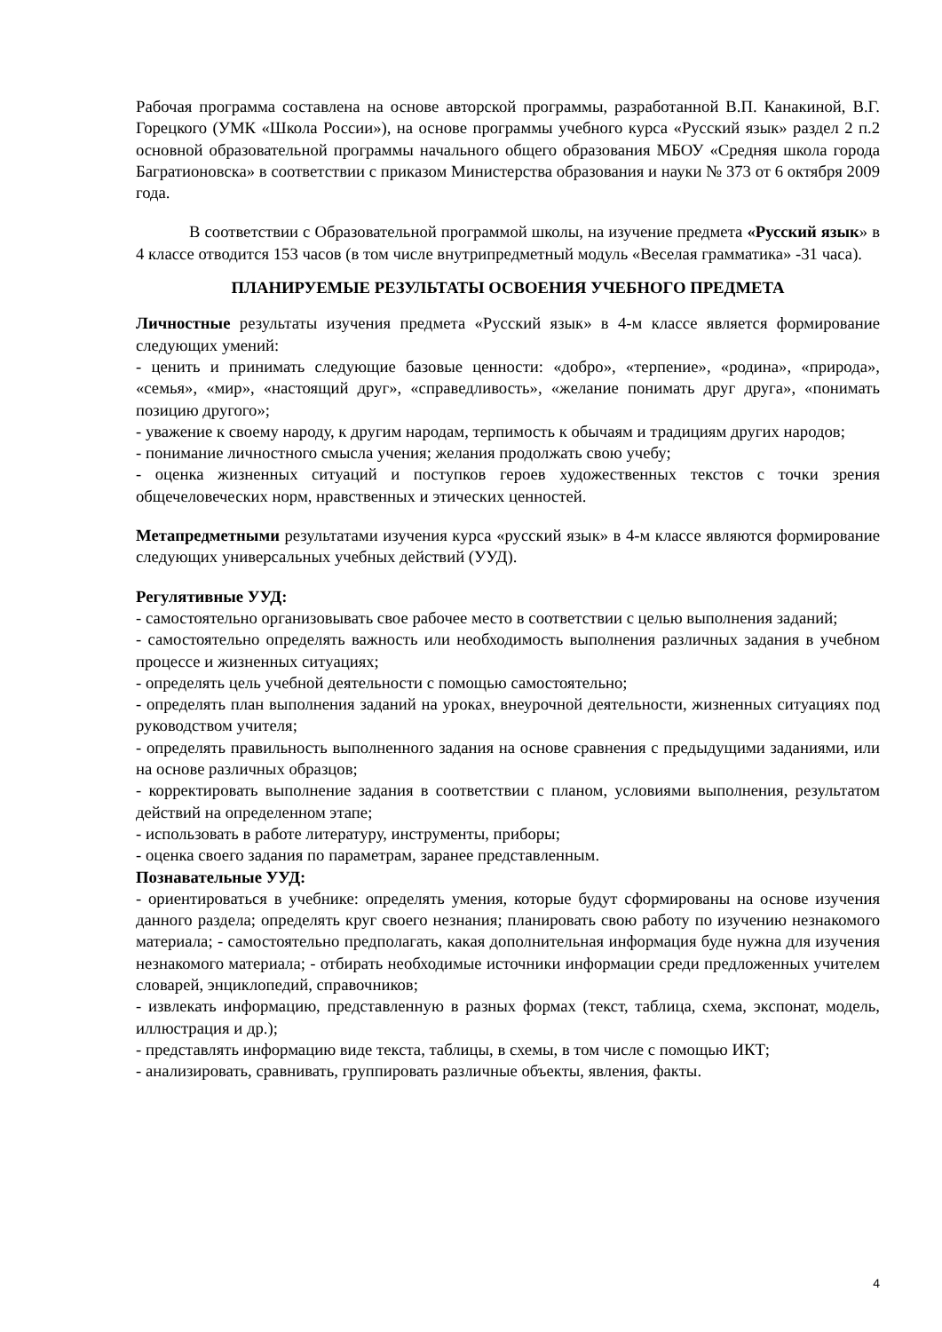Рабочая программа составлена на основе авторской программы, разработанной В.П. Канакиной, В.Г. Горецкого (УМК «Школа России»), на основе программы учебного курса «Русский язык» раздел 2 п.2 основной образовательной программы начального общего образования МБОУ «Средняя школа города Багратионовска» в соответствии с приказом Министерства образования и науки № 373 от 6 октября 2009 года.
В соответствии с Образовательной программой школы, на изучение предмета «Русский язык» в 4 классе отводится 153 часов (в том числе внутрипредметный модуль «Веселая грамматика» -31 часа).
ПЛАНИРУЕМЫЕ РЕЗУЛЬТАТЫ ОСВОЕНИЯ УЧЕБНОГО ПРЕДМЕТА
Личностные результаты изучения предмета «Русский язык» в 4-м классе является формирование следующих умений:
- ценить и принимать следующие базовые ценности: «добро», «терпение», «родина», «природа», «семья», «мир», «настоящий друг», «справедливость», «желание понимать друг друга», «понимать позицию другого»;
- уважение к своему народу, к другим народам, терпимость к обычаям и традициям других народов;
- понимание личностного смысла учения; желания продолжать свою учебу;
- оценка жизненных ситуаций и поступков героев художественных текстов с точки зрения общечеловеческих норм, нравственных и этических ценностей.
Метапредметными результатами изучения курса «русский язык» в 4-м классе являются формирование следующих универсальных учебных действий (УУД).
Регулятивные УУД:
- самостоятельно организовывать свое рабочее место в соответствии с целью выполнения заданий;
- самостоятельно определять важность или необходимость выполнения различных задания в учебном процессе и жизненных ситуациях;
- определять цель учебной деятельности с помощью самостоятельно;
- определять план выполнения заданий на уроках, внеурочной деятельности, жизненных ситуациях под руководством учителя;
- определять правильность выполненного задания на основе сравнения с предыдущими заданиями, или на основе различных образцов;
- корректировать выполнение задания в соответствии с планом, условиями выполнения, результатом действий на определенном этапе;
- использовать в работе литературу, инструменты, приборы;
- оценка своего задания по параметрам, заранее представленным.
Познавательные УУД:
- ориентироваться в учебнике: определять умения, которые будут сформированы на основе изучения данного раздела; определять круг своего незнания; планировать свою работу по изучению незнакомого материала; - самостоятельно предполагать, какая дополнительная информация буде нужна для изучения незнакомого материала; - отбирать необходимые источники информации среди предложенных учителем словарей, энциклопедий, справочников;
- извлекать информацию, представленную в разных формах (текст, таблица, схема, экспонат, модель, иллюстрация и др.);
- представлять информацию виде текста, таблицы, в схемы, в том числе с помощью ИКТ;
- анализировать, сравнивать, группировать различные объекты, явления, факты.
4